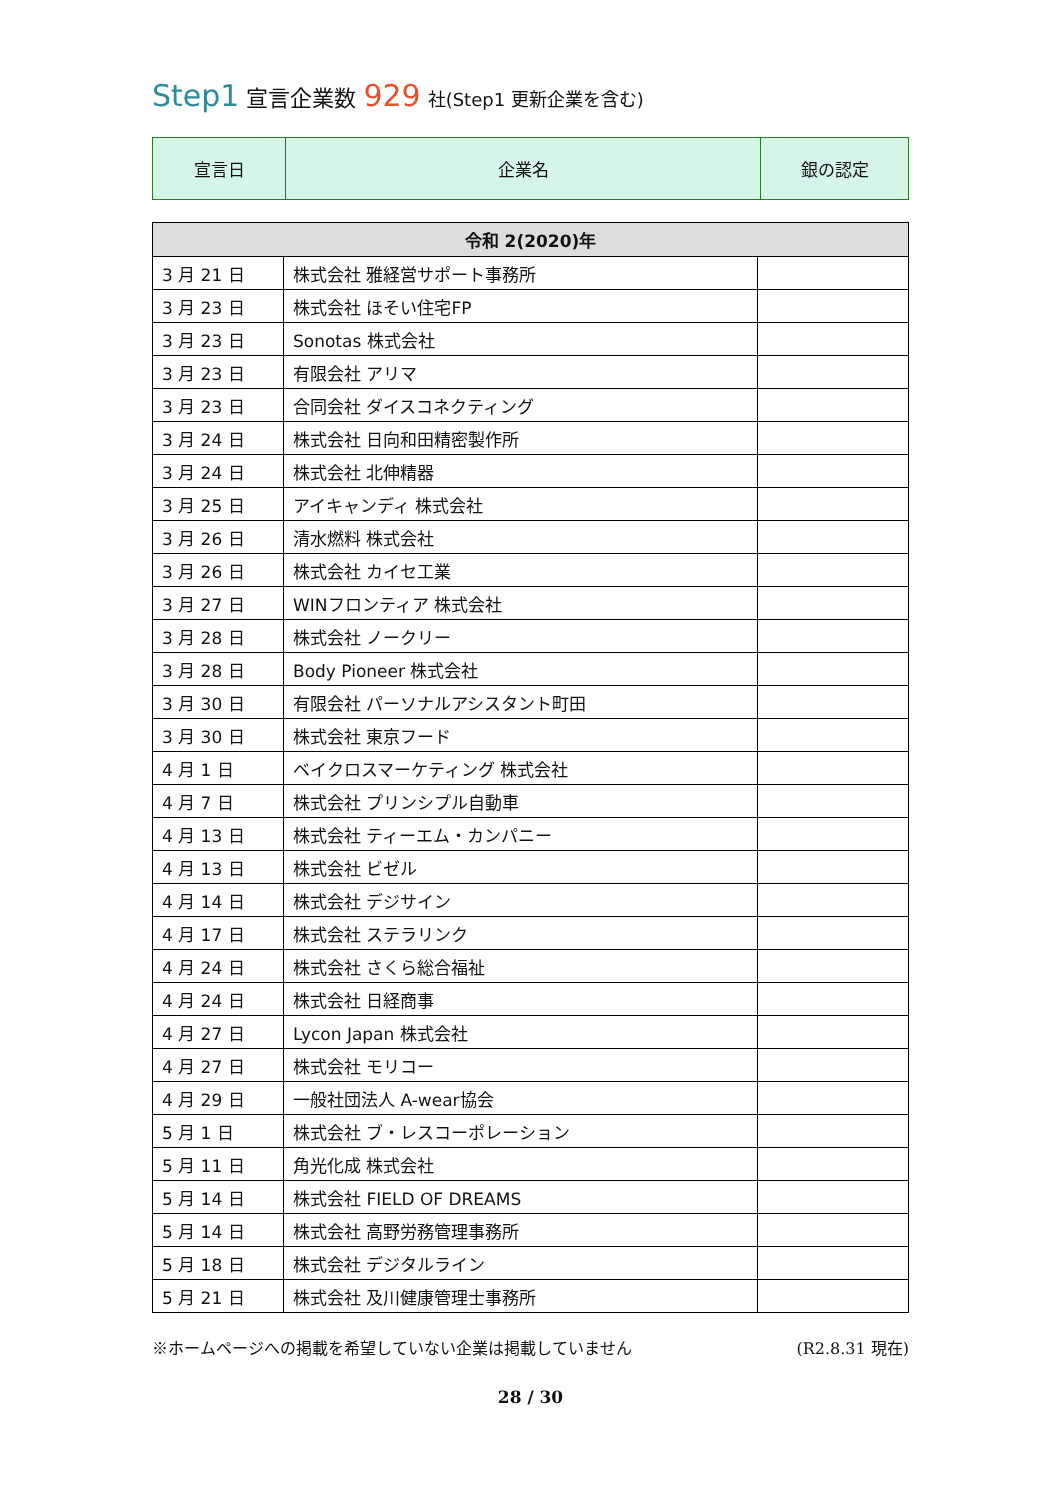Step1 宣言企業数 929 社(Step1 更新企業を含む)
| 宣言日 | 企業名 | 銀の認定 |
| 令和 2(2020)年 | | |
| --- | --- | --- |
| 3 月 21 日 | 株式会社 雅経営サポート事務所 | |
| 3 月 23 日 | 株式会社 ほそい住宅FP | |
| 3 月 23 日 | Sonotas 株式会社 | |
| 3 月 23 日 | 有限会社 アリマ | |
| 3 月 23 日 | 合同会社 ダイスコネクティング | |
| 3 月 24 日 | 株式会社 日向和田精密製作所 | |
| 3 月 24 日 | 株式会社 北伸精器 | |
| 3 月 25 日 | アイキャンディ 株式会社 | |
| 3 月 26 日 | 清水燃料 株式会社 | |
| 3 月 26 日 | 株式会社 カイセ工業 | |
| 3 月 27 日 | WINフロンティア 株式会社 | |
| 3 月 28 日 | 株式会社 ノークリー | |
| 3 月 28 日 | Body Pioneer 株式会社 | |
| 3 月 30 日 | 有限会社 パーソナルアシスタント町田 | |
| 3 月 30 日 | 株式会社 東京フード | |
| 4 月 1 日 | ベイクロスマーケティング 株式会社 | |
| 4 月 7 日 | 株式会社 プリンシプル自動車 | |
| 4 月 13 日 | 株式会社 ティーエム・カンパニー | |
| 4 月 13 日 | 株式会社 ビゼル | |
| 4 月 14 日 | 株式会社 デジサイン | |
| 4 月 17 日 | 株式会社 ステラリンク | |
| 4 月 24 日 | 株式会社 さくら総合福祉 | |
| 4 月 24 日 | 株式会社 日経商事 | |
| 4 月 27 日 | Lycon Japan 株式会社 | |
| 4 月 27 日 | 株式会社 モリコー | |
| 4 月 29 日 | 一般社団法人 A-wear協会 | |
| 5 月 1 日 | 株式会社 ブ・レスコーポレーション | |
| 5 月 11 日 | 角光化成 株式会社 | |
| 5 月 14 日 | 株式会社 FIELD OF DREAMS | |
| 5 月 14 日 | 株式会社 高野労務管理事務所 | |
| 5 月 18 日 | 株式会社 デジタルライン | |
| 5 月 21 日 | 株式会社 及川健康管理士事務所 | |
※ホームページへの掲載を希望していない企業は掲載していません (R2.8.31 現在)
28 / 30